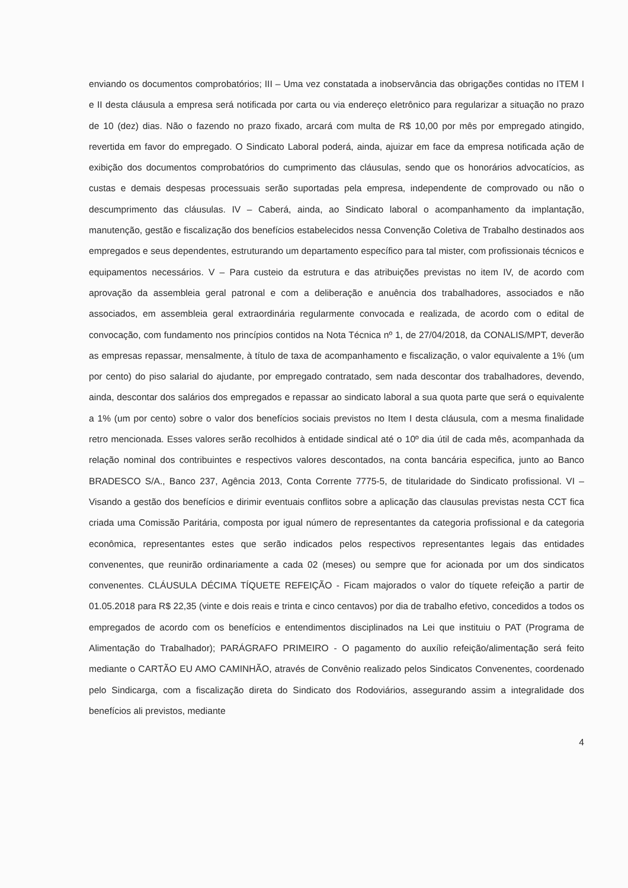enviando os documentos comprobatórios; III – Uma vez constatada a inobservância das obrigações contidas no ITEM I e II desta cláusula a empresa será notificada por carta ou via endereço eletrônico para regularizar a situação no prazo de 10 (dez) dias. Não o fazendo no prazo fixado, arcará com multa de R$ 10,00 por mês por empregado atingido, revertida em favor do empregado. O Sindicato Laboral poderá, ainda, ajuizar em face da empresa notificada ação de exibição dos documentos comprobatórios do cumprimento das cláusulas, sendo que os honorários advocatícios, as custas e demais despesas processuais serão suportadas pela empresa, independente de comprovado ou não o descumprimento das cláusulas. IV – Caberá, ainda, ao Sindicato laboral o acompanhamento da implantação, manutenção, gestão e fiscalização dos benefícios estabelecidos nessa Convenção Coletiva de Trabalho destinados aos empregados e seus dependentes, estruturando um departamento específico para tal mister, com profissionais técnicos e equipamentos necessários. V – Para custeio da estrutura e das atribuições previstas no item IV, de acordo com aprovação da assembleia geral patronal e com a deliberação e anuência dos trabalhadores, associados e não associados, em assembleia geral extraordinária regularmente convocada e realizada, de acordo com o edital de convocação, com fundamento nos princípios contidos na Nota Técnica nº 1, de 27/04/2018, da CONALIS/MPT, deverão as empresas repassar, mensalmente, à título de taxa de acompanhamento e fiscalização, o valor equivalente a 1% (um por cento) do piso salarial do ajudante, por empregado contratado, sem nada descontar dos trabalhadores, devendo, ainda, descontar dos salários dos empregados e repassar ao sindicato laboral a sua quota parte que será o equivalente a 1% (um por cento) sobre o valor dos benefícios sociais previstos no Item I desta cláusula, com a mesma finalidade retro mencionada. Esses valores serão recolhidos à entidade sindical até o 10º dia útil de cada mês, acompanhada da relação nominal dos contribuintes e respectivos valores descontados, na conta bancária especifica, junto ao Banco BRADESCO S/A., Banco 237, Agência 2013, Conta Corrente 7775-5, de titularidade do Sindicato profissional. VI – Visando a gestão dos benefícios e dirimir eventuais conflitos sobre a aplicação das clausulas previstas nesta CCT fica criada uma Comissão Paritária, composta por igual número de representantes da categoria profissional e da categoria econômica, representantes estes que serão indicados pelos respectivos representantes legais das entidades convenentes, que reunirão ordinariamente a cada 02 (meses) ou sempre que for acionada por um dos sindicatos convenentes. CLÁUSULA DÉCIMA TÍQUETE REFEIÇÃO - Ficam majorados o valor do tíquete refeição a partir de 01.05.2018 para R$ 22,35 (vinte e dois reais e trinta e cinco centavos) por dia de trabalho efetivo, concedidos a todos os empregados de acordo com os benefícios e entendimentos disciplinados na Lei que instituiu o PAT (Programa de Alimentação do Trabalhador); PARÁGRAFO PRIMEIRO - O pagamento do auxílio refeição/alimentação será feito mediante o CARTÃO EU AMO CAMINHÃO, através de Convênio realizado pelos Sindicatos Convenentes, coordenado pelo Sindicarga, com a fiscalização direta do Sindicato dos Rodoviários, assegurando assim a integralidade dos benefícios ali previstos, mediante
4